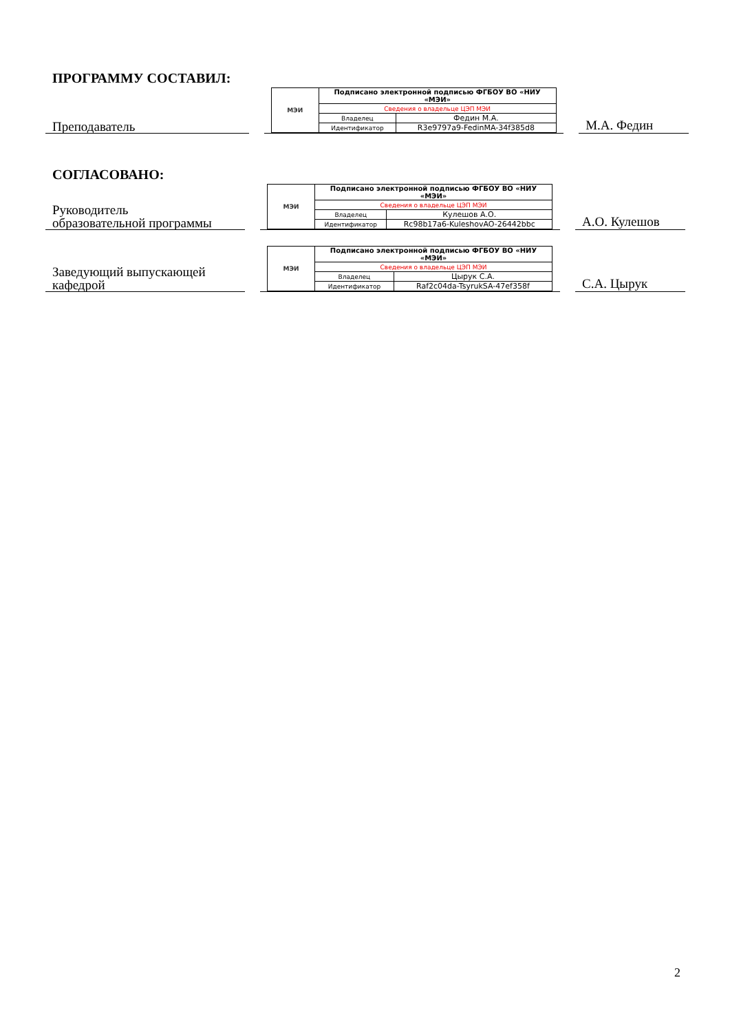ПРОГРАММУ СОСТАВИЛ:
Преподаватель
| МЭИ | Подписано электронной подписью ФГБОУ ВО «НИУ «МЭИ» | |
| | Сведения о владельце ЦЭП МЭИ | |
| | Владелец | Федин М.А. |
| | Идентификатор | R3e9797a9-FedinMA-34f385d8 |
М.А. Федин
СОГЛАСОВАНО:
Руководитель
образовательной программы
| МЭИ | Подписано электронной подписью ФГБОУ ВО «НИУ «МЭИ» | |
| | Сведения о владельце ЦЭП МЭИ | |
| | Владелец | Кулешов А.О. |
| | Идентификатор | Rc98b17a6-KuleshovAO-26442bbc |
А.О. Кулешов
Заведующий выпускающей
кафедрой
| МЭИ | Подписано электронной подписью ФГБОУ ВО «НИУ «МЭИ» | |
| | Сведения о владельце ЦЭП МЭИ | |
| | Владелец | Цырук С.А. |
| | Идентификатор | Raf2c04da-TsyrukSA-47ef358f |
С.А. Цырук
2